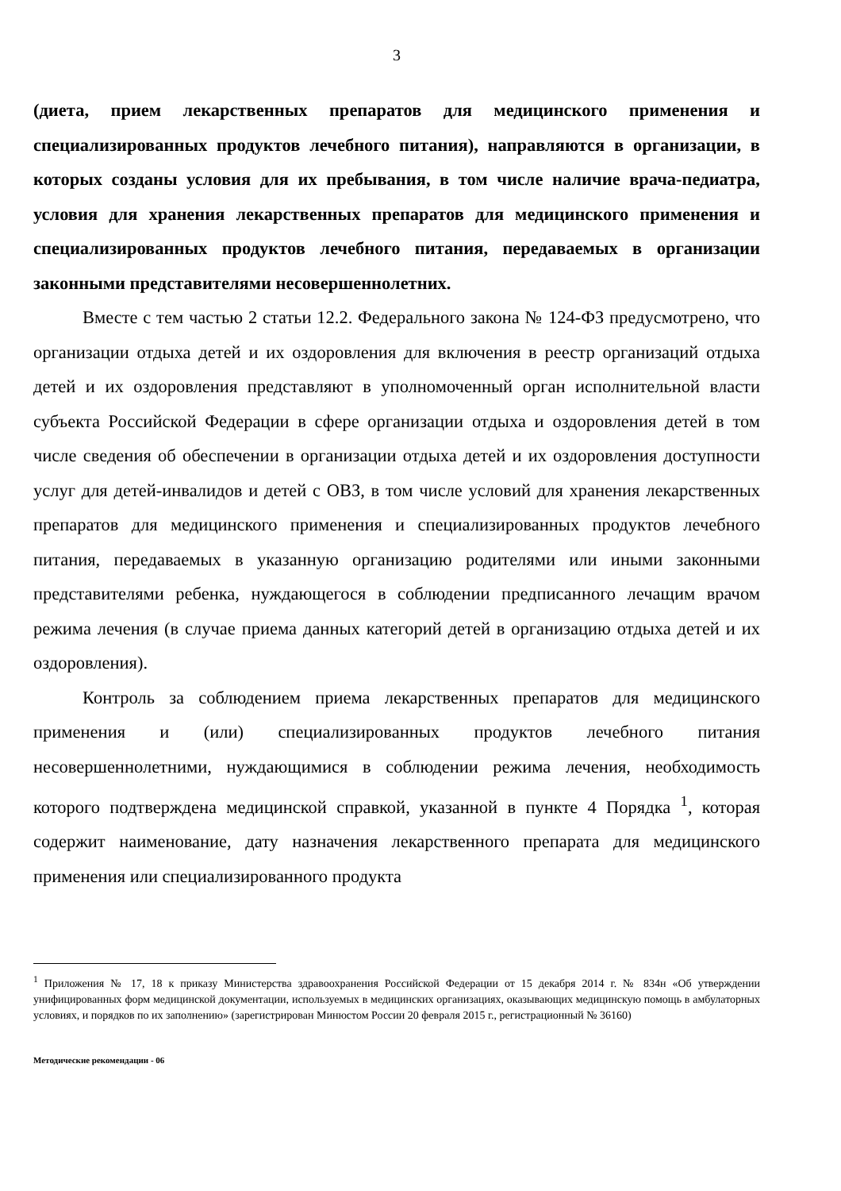3
(диета, прием лекарственных препаратов для медицинского применения и специализированных продуктов лечебного питания), направляются в организации, в которых созданы условия для их пребывания, в том числе наличие врача-педиатра, условия для хранения лекарственных препаратов для медицинского применения и специализированных продуктов лечебного питания, передаваемых в организации законными представителями несовершеннолетних.
Вместе с тем частью 2 статьи 12.2. Федерального закона № 124-ФЗ предусмотрено, что организации отдыха детей и их оздоровления для включения в реестр организаций отдыха детей и их оздоровления представляют в уполномоченный орган исполнительной власти субъекта Российской Федерации в сфере организации отдыха и оздоровления детей в том числе сведения об обеспечении в организации отдыха детей и их оздоровления доступности услуг для детей-инвалидов и детей с ОВЗ, в том числе условий для хранения лекарственных препаратов для медицинского применения и специализированных продуктов лечебного питания, передаваемых в указанную организацию родителями или иными законными представителями ребенка, нуждающегося в соблюдении предписанного лечащим врачом режима лечения (в случае приема данных категорий детей в организацию отдыха детей и их оздоровления).
Контроль за соблюдением приема лекарственных препаратов для медицинского применения и (или) специализированных продуктов лечебного питания несовершеннолетними, нуждающимися в соблюдении режима лечения, необходимость которого подтверждена медицинской справкой, указанной в пункте 4 Порядка <sup>1</sup>, которая содержит наименование, дату назначения лекарственного препарата для медицинского применения или специализированного продукта
<sup>1</sup> Приложения № 17, 18 к приказу Министерства здравоохранения Российской Федерации от 15 декабря 2014 г. № 834н «Об утверждении унифицированных форм медицинской документации, используемых в медицинских организациях, оказывающих медицинскую помощь в амбулаторных условиях, и порядков по их заполнению» (зарегистрирован Минюстом России 20 февраля 2015 г., регистрационный № 36160)
Методические рекомендации - 06